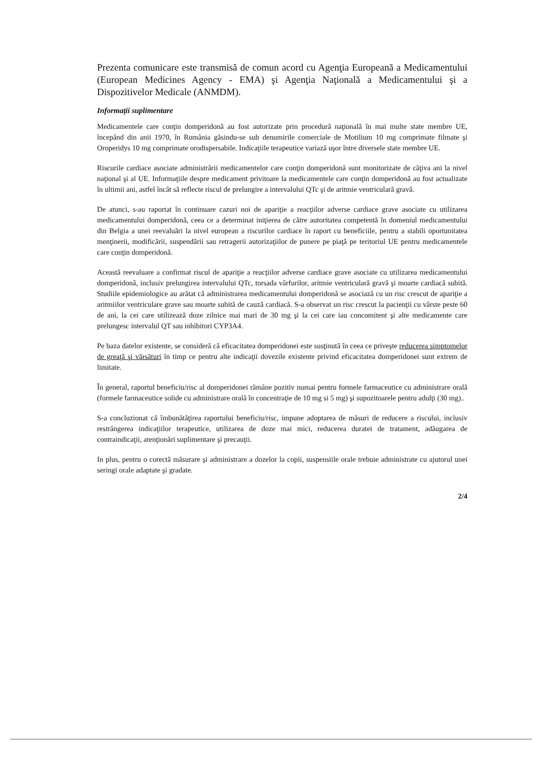Prezenta comunicare este transmisă de comun acord cu Agenţia Europeană a Medicamentului (European Medicines Agency - EMA) şi Agenţia Naţională a Medicamentului şi a Dispozitivelor Medicale (ANMDM).
Informaţii suplimentare
Medicamentele care conţin domperidonă au fost autorizate prin procedură naţională în mai multe state membre UE, începând din anii 1970, în România găsindu-se sub denumirile comerciale de Motilium 10 mg comprimate filmate şi Oroperidys 10 mg comprimate orodispersabile. Indicaţiile terapeutice variază uşor între diversele state membre UE.
Riscurile cardiace asociate administrării medicamentelor care conţin domperidonă sunt monitorizate de câţiva ani la nivel naţional şi al UE. Informaţiile despre medicament privitoare la medicamentele care conţin domperidonă au fost actualizate în ultimii ani, astfel încât să reflecte riscul de prelungire a intervalului QTc şi de aritmie ventriculară gravă.
De atunci, s-au raportat în continuare cazuri noi de apariţie a reacţiilor adverse cardiace grave asociate cu utilizarea medicamentului domperidonă, ceea ce a determinat iniţierea de către autoritatea competentă în domeniul medicamentului din Belgia a unei reevaluări la nivel european a riscurilor cardiace în raport cu beneficiile, pentru a stabili oportunitatea menţinerii, modificării, suspendării sau retragerii autorizaţiilor de punere pe piaţă pe teritoriul UE pentru medicamentele care conţin domperidonă.
Această reevaluare a confirmat riscul de apariţie a reacţiilor adverse cardiace grave asociate cu utilizarea medicamentului domperidonă, inclusiv prelungirea intervalului QTc, torsada vârfurilor, aritmie ventriculară gravă şi moarte cardiacă subită. Studiile epidemiologice au arătat că administrarea medicamentului domperidonă se asociază cu un risc crescut de apariţie a aritmiilor ventriculare grave sau moarte subită de cauză cardiacă. S-a observat un risc crescut la pacienţii cu vârste peste 60 de ani, la cei care utilizează doze zilnice mai mari de 30 mg şi la cei care iau concomitent şi alte medicamente care prelungesc intervalul QT sau inhibitori CYP3A4.
Pe baza datelor existente, se consideră că eficacitatea domperidonei este susţinută în ceea ce priveşte reducerea simptomelor de greaţă şi vărsături în timp ce pentru alte indicaţii dovezile existente privind eficacitatea domperidonei sunt extrem de limitate.
În general, raportul beneficiu/risc al domperidonei rămâne pozitiv numai pentru formele farmaceutice cu administrare orală (formele farmaceutice solide cu administrare orală în concentraţie de 10 mg si 5 mg) şi supozitoarele pentru adulţi (30 mg)..
S-a concluzionat că îmbunătăţirea raportului beneficiu/risc, impune adoptarea de măsuri de reducere a riscului, inclusiv restrângerea indicaţiilor terapeutice, utilizarea de doze mai mici, reducerea duratei de tratament, adăugarea de contraindicaţii, atenţionări suplimentare şi precauţii.
In plus, pentru o corectă măsurare şi administrare a dozelor la copii, suspensiile orale trebuie administrate cu ajutorul unei seringi orale adaptate şi gradate.
2/4